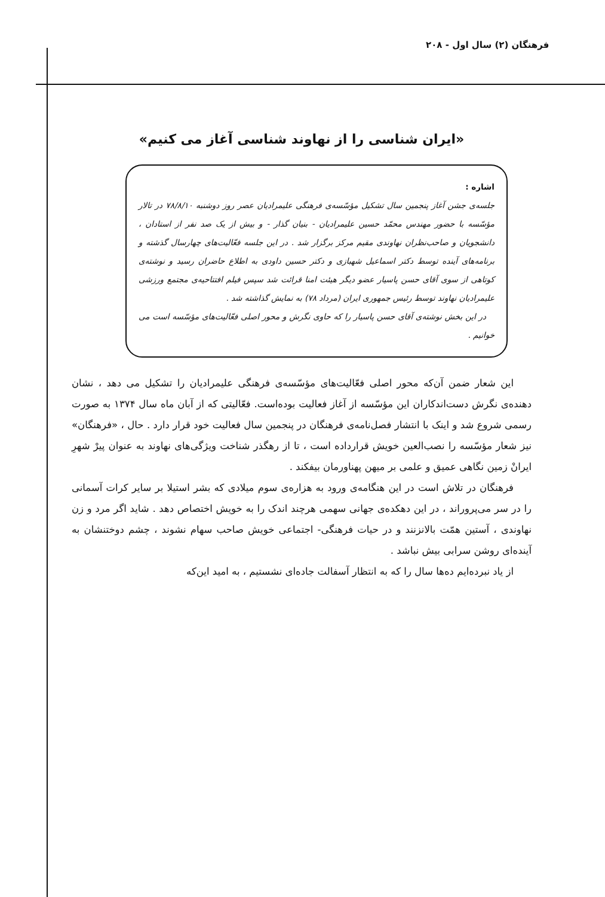فرهنگان (۲) سال اول - ۲۰۸
«ایران شناسی را از نهاوند شناسی آغاز می کنیم»
اشاره :
جلسه‌ی جشن آغاز پنجمین سال تشکیل مؤسّسه‌ی فرهنگی علیمرادیان عصر روز دوشنبه ۷۸/۸/۱۰ در تالار مؤسّسه با حضور مهندس محمّد حسین علیمرادیان - بنیان گذار - و بیش از یک صد نفر از استادان ، دانشجویان و صاحب‌نظران نهاوندی مقیم مرکز برگزار شد . در این جلسه فعّالیت‌های چهارسال گذشته و برنامه‌های آینده توسط دکتر اسماعیل شهبازی و دکتر حسین داودی به اطلاع حاضران رسید و نوشته‌ی کوتاهی از سوی آقای حسن پاسیار عضو دیگر هیئت امنا قرائت شد سپس فیلم افتتاحیه‌ی مجتمع ورزشی علیمرادیان نهاوند توسط رئیس جمهوری ایران (مرداد ۷۸) به نمایش گذاشته شد .
در این بخش نوشته‌ی آقای حسن پاسیار را که حاوی نگرش و محور اصلی فعّالیت‌های مؤسّسه است می خوانیم .
این شعار ضمن آن‌که محور اصلی فعّالیت‌های مؤسّسه‌ی فرهنگی علیمرادیان را تشکیل می دهد ، نشان دهنده‌ی نگرش دست‌اندکاران این مؤسّسه از آغاز فعالیت بوده‌است. فعّالیتی که از آبان ماه سال ۱۳۷۴ به صورت رسمی شروع شد و اینک با انتشار فصل‌نامه‌ی فرهنگان در پنجمین سال فعالیت خود قرار دارد . حال ، «فرهنگان» نیز شعار مؤسّسه را نصب‌العین خویش قرارداده است ، تا از رهگذر شناخت ویژگی‌های نهاوند به عنوان پیرْ شهرِ ایرانْ زمین نگاهی عمیق و علمی بر میهن پهناورمان بیفکند .
فرهنگان در تلاش است در این هنگامه‌ی ورود به هزاره‌ی سوم میلادی که بشر استیلا بر سایر کرات آسمانی را در سر می‌پروراند ، در این دهکده‌ی جهانی سهمی هرچند اندک را به خویش اختصاص دهد . شاید اگر مرد و زن نهاوندی ، آستین همّت بالانزنند و در حیات فرهنگی- اجتماعی خویش صاحب سهام نشوند ، چشم دوختنشان به آینده‌ای روشن سرابی بیش نباشد .
از یاد نبرده‌ایم ده‌ها سال را که به انتظار آسفالت جاده‌ای نشستیم ، به امید این‌که